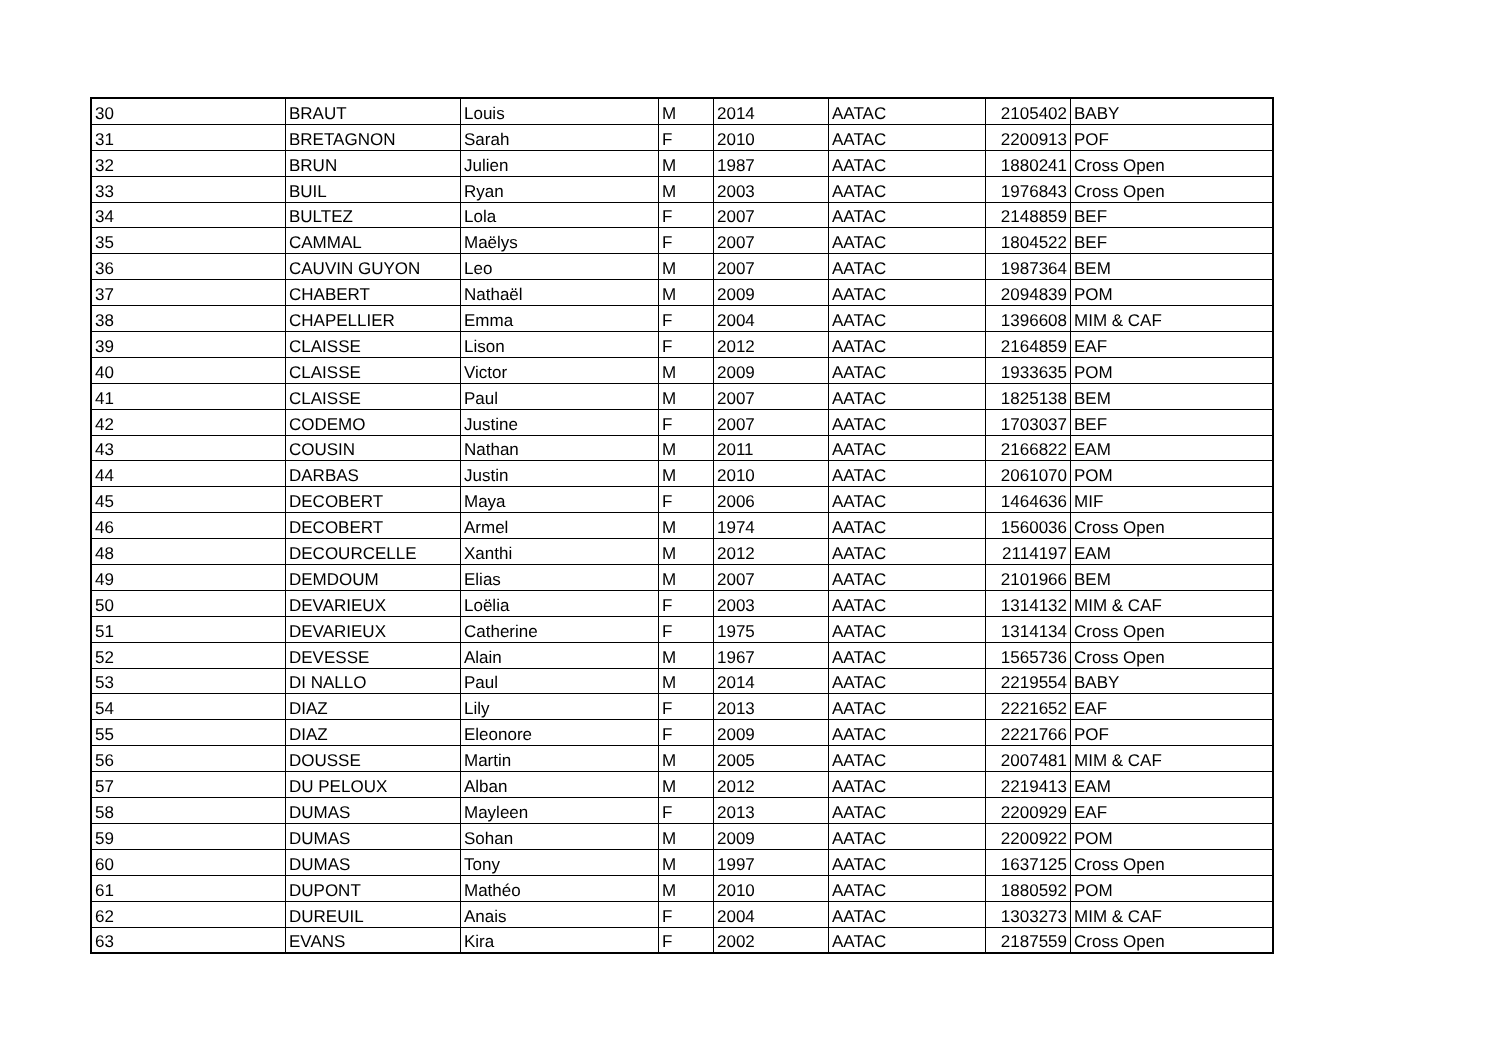| 30 | BRAUT | Louis | M | 2014 | AATAC | 2105402 | BABY |
| 31 | BRETAGNON | Sarah | F | 2010 | AATAC | 2200913 | POF |
| 32 | BRUN | Julien | M | 1987 | AATAC | 1880241 | Cross Open |
| 33 | BUIL | Ryan | M | 2003 | AATAC | 1976843 | Cross Open |
| 34 | BULTEZ | Lola | F | 2007 | AATAC | 2148859 | BEF |
| 35 | CAMMAL | Maëlys | F | 2007 | AATAC | 1804522 | BEF |
| 36 | CAUVIN GUYON | Leo | M | 2007 | AATAC | 1987364 | BEM |
| 37 | CHABERT | Nathaël | M | 2009 | AATAC | 2094839 | POM |
| 38 | CHAPELLIER | Emma | F | 2004 | AATAC | 1396608 | MIM & CAF |
| 39 | CLAISSE | Lison | F | 2012 | AATAC | 2164859 | EAF |
| 40 | CLAISSE | Victor | M | 2009 | AATAC | 1933635 | POM |
| 41 | CLAISSE | Paul | M | 2007 | AATAC | 1825138 | BEM |
| 42 | CODEMO | Justine | F | 2007 | AATAC | 1703037 | BEF |
| 43 | COUSIN | Nathan | M | 2011 | AATAC | 2166822 | EAM |
| 44 | DARBAS | Justin | M | 2010 | AATAC | 2061070 | POM |
| 45 | DECOBERT | Maya | F | 2006 | AATAC | 1464636 | MIF |
| 46 | DECOBERT | Armel | M | 1974 | AATAC | 1560036 | Cross Open |
| 48 | DECOURCELLE | Xanthi | M | 2012 | AATAC | 2114197 | EAM |
| 49 | DEMDOUM | Elias | M | 2007 | AATAC | 2101966 | BEM |
| 50 | DEVARIEUX | Loëlia | F | 2003 | AATAC | 1314132 | MIM & CAF |
| 51 | DEVARIEUX | Catherine | F | 1975 | AATAC | 1314134 | Cross Open |
| 52 | DEVESSE | Alain | M | 1967 | AATAC | 1565736 | Cross Open |
| 53 | DI NALLO | Paul | M | 2014 | AATAC | 2219554 | BABY |
| 54 | DIAZ | Lily | F | 2013 | AATAC | 2221652 | EAF |
| 55 | DIAZ | Eleonore | F | 2009 | AATAC | 2221766 | POF |
| 56 | DOUSSE | Martin | M | 2005 | AATAC | 2007481 | MIM & CAF |
| 57 | DU PELOUX | Alban | M | 2012 | AATAC | 2219413 | EAM |
| 58 | DUMAS | Mayleen | F | 2013 | AATAC | 2200929 | EAF |
| 59 | DUMAS | Sohan | M | 2009 | AATAC | 2200922 | POM |
| 60 | DUMAS | Tony | M | 1997 | AATAC | 1637125 | Cross Open |
| 61 | DUPONT | Mathéo | M | 2010 | AATAC | 1880592 | POM |
| 62 | DUREUIL | Anais | F | 2004 | AATAC | 1303273 | MIM & CAF |
| 63 | EVANS | Kira | F | 2002 | AATAC | 2187559 | Cross Open |